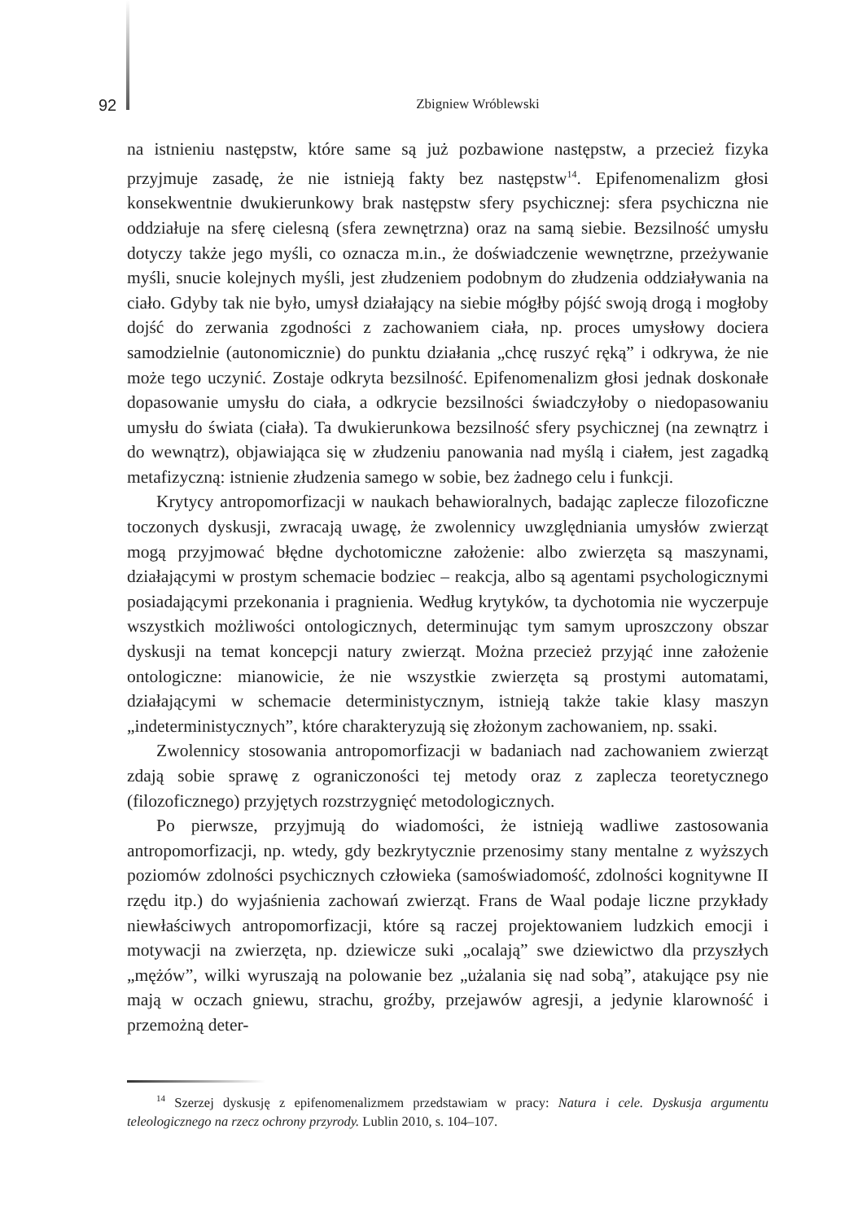92
Zbigniew Wróblewski
na istnieniu następstw, które same są już pozbawione następstw, a przecież fizyka przyjmuje zasadę, że nie istnieją fakty bez następstw<sup>14</sup>. Epifenomenalizm głosi konsekwentnie dwukierunkowy brak następstw sfery psychicznej: sfera psychiczna nie oddziałuje na sferę cielesną (sfera zewnętrzna) oraz na samą siebie. Bezsilność umysłu dotyczy także jego myśli, co oznacza m.in., że doświadczenie wewnętrzne, przeżywanie myśli, snucie kolejnych myśli, jest złudzeniem podobnym do złudzenia oddziaływania na ciało. Gdyby tak nie było, umysł działający na siebie mógłby pójść swoją drogą i mogłoby dojść do zerwania zgodności z zachowaniem ciała, np. proces umysłowy dociera samodzielnie (autonomicznie) do punktu działania „chcę ruszyć ręką” i odkrywa, że nie może tego uczynić. Zostaje odkryta bezsilność. Epifenomenalizm głosi jednak doskonałe dopasowanie umysłu do ciała, a odkrycie bezsilności świadczyłoby o niedopasowaniu umysłu do świata (ciała). Ta dwukierunkowa bezsilność sfery psychicznej (na zewnątrz i do wewnątrz), objawiająca się w złudzeniu panowania nad myślą i ciałem, jest zagadką metafizyczną: istnienie złudzenia samego w sobie, bez żadnego celu i funkcji.
Krytycy antropomorfizacji w naukach behawioralnych, badając zaplecze filozoficzne toczonych dyskusji, zwracają uwagę, że zwolennicy uwzględniania umysłów zwierząt mogą przyjmować błędne dychotomiczne założenie: albo zwierzęta są maszynami, działającymi w prostym schemacie bodziec – reakcja, albo są agentami psychologicznymi posiadającymi przekonania i pragnienia. Według krytyków, ta dychotomia nie wyczerpuje wszystkich możliwości ontologicznych, determinując tym samym uproszczony obszar dyskusji na temat koncepcji natury zwierząt. Można przecież przyjąć inne założenie ontologiczne: mianowicie, że nie wszystkie zwierzęta są prostymi automatami, działającymi w schemacie deterministycznym, istnieją także takie klasy maszyn „indeterministycznych”, które charakteryzują się złożonym zachowaniem, np. ssaki.
Zwolennicy stosowania antropomorfizacji w badaniach nad zachowaniem zwierząt zdają sobie sprawę z ograniczoności tej metody oraz z zaplecza teoretycznego (filozoficznego) przyjętych rozstrzygnięć metodologicznych.
Po pierwsze, przyjmują do wiadomości, że istnieją wadliwe zastosowania antropomorfizacji, np. wtedy, gdy bezkrytycznie przenosimy stany mentalne z wyższych poziomów zdolności psychicznych człowieka (samoświadomość, zdolności kognitywne II rzędu itp.) do wyjaśnienia zachowań zwierząt. Frans de Waal podaje liczne przykłady niewłaściwych antropomorfizacji, które są raczej projektowaniem ludzkich emocji i motywacji na zwierzęta, np. dziewicze suki „ocalają” swe dziewictwo dla przyszłych „mężów”, wilki wyruszają na polowanie bez „użalania się nad sobą”, atakujące psy nie mają w oczach gniewu, strachu, groźby, przejawów agresji, a jedynie klarowność i przemożną deter-
<sup>14</sup> Szerzej dyskusję z epifenomenalizmem przedstawiam w pracy: Natura i cele. Dyskusja argumentu teleologicznego na rzecz ochrony przyrody. Lublin 2010, s. 104–107.